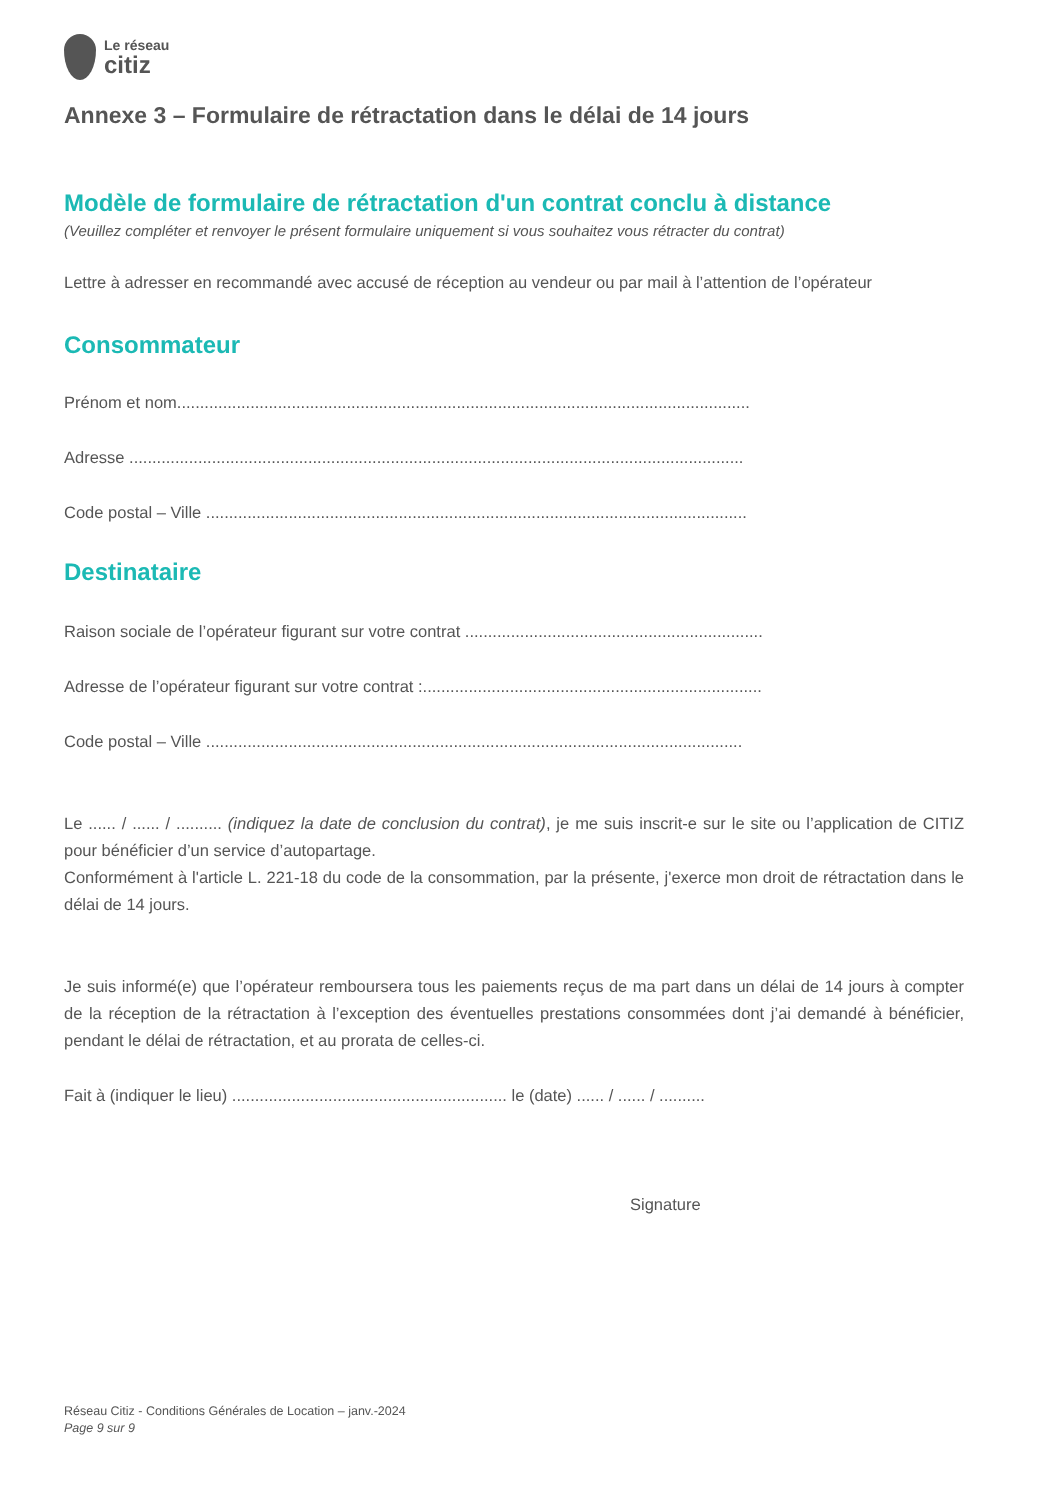Le réseau
citiz
Annexe 3 – Formulaire de rétractation dans le délai de 14 jours
Modèle de formulaire de rétractation d'un contrat conclu à distance
(Veuillez compléter et renvoyer le présent formulaire uniquement si vous souhaitez vous rétracter du contrat)
Lettre à adresser en recommandé avec accusé de réception au vendeur ou par mail à l’attention de l’opérateur
Consommateur
Prénom et nom.............................................................................................................................
Adresse ......................................................................................................................................
Code postal – Ville ......................................................................................................................
Destinataire
Raison sociale de l’opérateur figurant sur votre contrat .................................................................
Adresse de l’opérateur figurant sur votre contrat :..........................................................................
Code postal – Ville .....................................................................................................................
Le ...... / ...... / .......... (indiquez la date de conclusion du contrat), je me suis inscrit-e sur le site ou l’application de CITIZ pour bénéficier d’un service d’autopartage.
Conformément à l'article L. 221-18 du code de la consommation, par la présente, j'exerce mon droit de rétractation dans le délai de 14 jours.
Je suis informé(e) que l’opérateur remboursera tous les paiements reçus de ma part dans un délai de 14 jours à compter de la réception de la rétractation à l’exception des éventuelles prestations consommées dont j’ai demandé à bénéficier, pendant le délai de rétractation, et au prorata de celles-ci.
Fait à (indiquer le lieu) ............................................................ le (date) ...... / ...... / ..........
Signature
Réseau Citiz - Conditions Générales de Location – janv.-2024
Page 9 sur 9